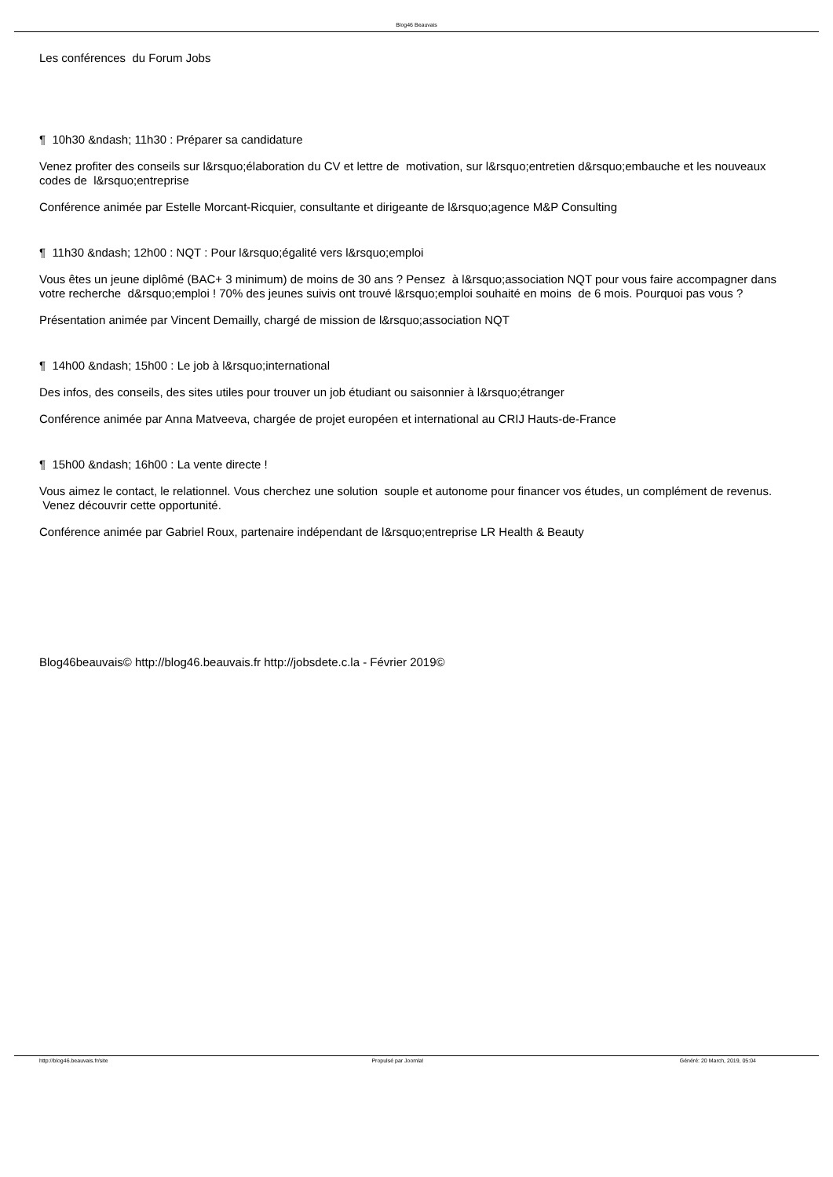Blog46 Beauvais
Les conférences du Forum Jobs
¶ 10h30 &ndash; 11h30 : Préparer sa candidature
Venez profiter des conseils sur l&rsquo;élaboration du CV et lettre de motivation, sur l&rsquo;entretien d&rsquo;embauche et les nouveaux codes de l&rsquo;entreprise
Conférence animée par Estelle Morcant-Ricquier, consultante et dirigeante de l&rsquo;agence M&P Consulting
¶ 11h30 &ndash; 12h00 : NQT : Pour l&rsquo;égalité vers l&rsquo;emploi
Vous êtes un jeune diplômé (BAC+ 3 minimum) de moins de 30 ans ? Pensez à l&rsquo;association NQT pour vous faire accompagner dans votre recherche d&rsquo;emploi ! 70% des jeunes suivis ont trouvé l&rsquo;emploi souhaité en moins de 6 mois. Pourquoi pas vous ?
Présentation animée par Vincent Demailly, chargé de mission de l&rsquo;association NQT
¶ 14h00 &ndash; 15h00 : Le job à l&rsquo;international
Des infos, des conseils, des sites utiles pour trouver un job étudiant ou saisonnier à l&rsquo;étranger
Conférence animée par Anna Matveeva, chargée de projet européen et international au CRIJ Hauts-de-France
¶ 15h00 &ndash; 16h00 : La vente directe !
Vous aimez le contact, le relationnel. Vous cherchez une solution souple et autonome pour financer vos études, un complément de revenus. Venez découvrir cette opportunité.
Conférence animée par Gabriel Roux, partenaire indépendant de l&rsquo;entreprise LR Health & Beauty
Blog46beauvais© http://blog46.beauvais.fr http://jobsdete.c.la - Février 2019©
http://blog46.beauvais.fr/site Propulsé par Joomla! Généré: 20 March, 2019, 05:04